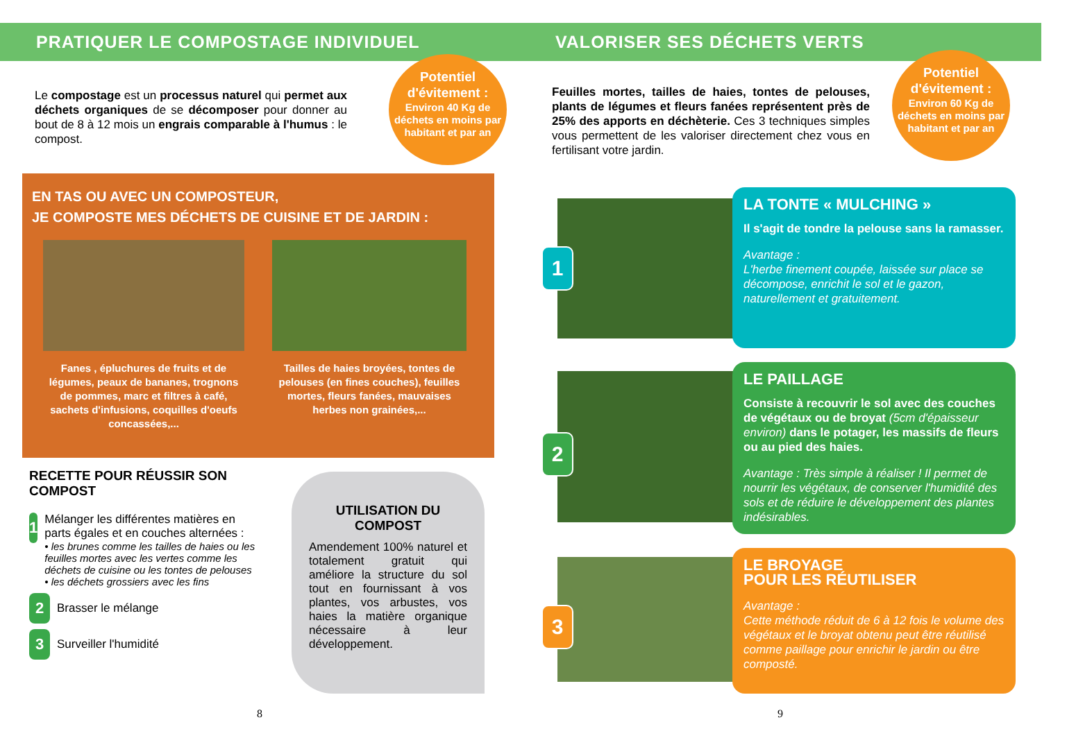PRATIQUER LE COMPOSTAGE INDIVIDUEL
Potentiel d'évitement :
Environ 40 Kg de déchets en moins par habitant et par an
Le compostage est un processus naturel qui permet aux déchets organiques de se décomposer pour donner au bout de 8 à 12 mois un engrais comparable à l'humus : le compost.
EN TAS OU AVEC UN COMPOSTEUR,
JE COMPOSTE MES DÉCHETS DE CUISINE ET DE JARDIN :
Fanes , épluchures de fruits et de légumes, peaux de bananes, trognons de pommes, marc et filtres à café, sachets d'infusions, coquilles d'oeufs concassées,...
Tailles de haies broyées, tontes de pelouses (en fines couches), feuilles mortes, fleurs fanées, mauvaises herbes non grainées,...
RECETTE POUR RÉUSSIR SON COMPOST
1
Mélanger les différentes matières en parts égales et en couches alternées :
• les brunes comme les tailles de haies ou les feuilles mortes avec les vertes comme les déchets de cuisine ou les tontes de pelouses
• les déchets grossiers avec les fins
2 Brasser le mélange
3 Surveiller l'humidité
UTILISATION DU COMPOST
Amendement 100% naturel et totalement gratuit qui améliore la structure du sol tout en fournissant à vos plantes, vos arbustes, vos haies la matière organique nécessaire à leur développement.
8
VALORISER SES DÉCHETS VERTS
Potentiel d'évitement :
Environ 60 Kg de déchets en moins par habitant et par an
Feuilles mortes, tailles de haies, tontes de pelouses, plants de légumes et fleurs fanées représentent près de 25% des apports en déchèterie. Ces 3 techniques simples vous permettent de les valoriser directement chez vous en fertilisant votre jardin.
1
LA TONTE « MULCHING »
Il s'agit de tondre la pelouse sans la ramasser.
Avantage :
L'herbe finement coupée, laissée sur place se décompose, enrichit le sol et le gazon, naturellement et gratuitement.
2
LE PAILLAGE
Consiste à recouvrir le sol avec des couches de végétaux ou de broyat (5cm d'épaisseur environ) dans le potager, les massifs de fleurs ou au pied des haies.
Avantage : Très simple à réaliser ! Il permet de nourrir les végétaux, de conserver l'humidité des sols et de réduire le développement des plantes indésirables.
3
LE BROYAGE
POUR LES RÉUTILISER
Avantage :
Cette méthode réduit de 6 à 12 fois le volume des végétaux et le broyat obtenu peut être réutilisé comme paillage pour enrichir le jardin ou être composté.
9